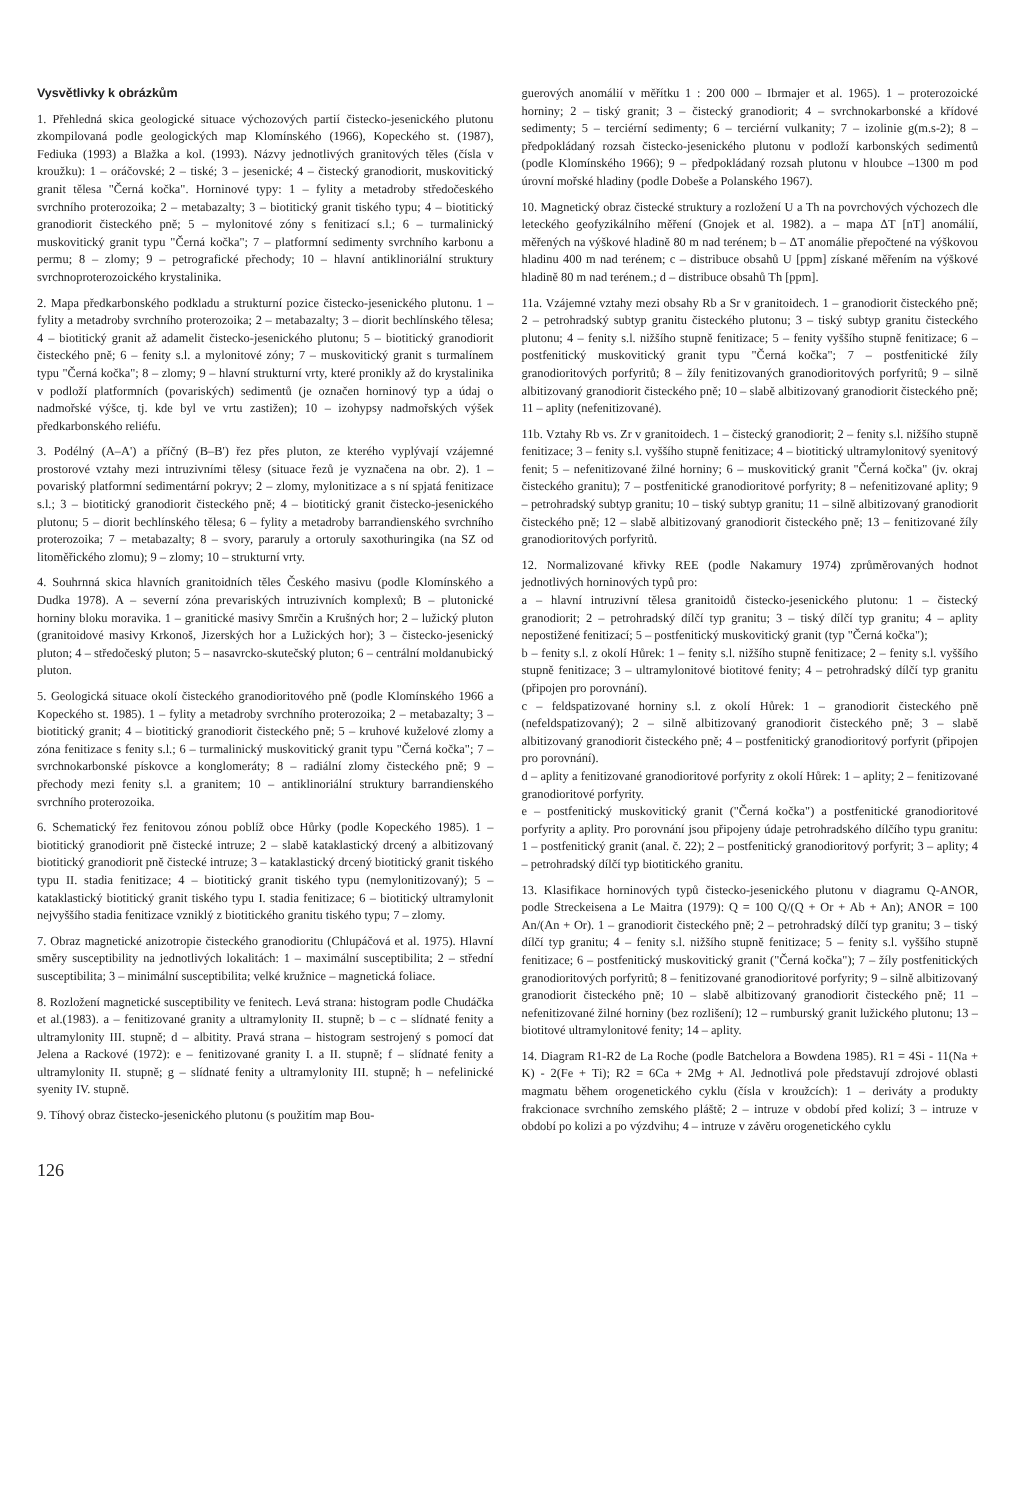Vysvětlivky k obrázkům
1. Přehledná skica geologické situace výchozových partií čistecko-jesenického plutonu zkompilovaná podle geologických map Klomínského (1966), Kopeckého st. (1987), Fediuka (1993) a Blažka a kol. (1993). Názvy jednotlivých granitových těles (čísla v kroužku): 1 – oráčovské; 2 – tiské; 3 – jesenické; 4 – čistecký granodiorit, muskovitický granit tělesa "Černá kočka". Horninové typy: 1 – fylity a metadroby středočeského svrchního proterozoika; 2 – metabazalty; 3 – biotitický granit tiského typu; 4 – biotitický granodiorit čisteckého pně; 5 – mylonitové zóny s fenitizací s.l.; 6 – turmalinický muskovitický granit typu "Černá kočka"; 7 – platformní sedimenty svrchního karbonu a permu; 8 – zlomy; 9 – petrografické přechody; 10 – hlavní antiklinoriální struktury svrchnoproterozoického krystalinika.
2. Mapa předkarbonského podkladu a strukturní pozice čistecko-jesenického plutonu. 1 – fylity a metadroby svrchního proterozoika; 2 – metabazalty; 3 – diorit bechlínského tělesa; 4 – biotitický granit až adamelit čistecko-jesenického plutonu; 5 – biotitický granodiorit čisteckého pně; 6 – fenity s.l. a mylonitové zóny; 7 – muskovitický granit s turmalínem typu "Černá kočka"; 8 – zlomy; 9 – hlavní strukturní vrty, které pronikly až do krystalinika v podloží platformních (povariských) sedimentů (je označen horninový typ a údaj o nadmořské výšce, tj. kde byl ve vrtu zastižen); 10 – izohypsy nadmořských výšek předkarbonského reliéfu.
3. Podélný (A–A') a příčný (B–B') řez přes pluton, ze kterého vyplývají vzájemné prostorové vztahy mezi intruzivními tělesy (situace řezů je vyznačena na obr. 2). 1 – povariský platformní sedimentární pokryv; 2 – zlomy, mylonitizace a s ní spjatá fenitizace s.l.; 3 – biotitický granodiorit čisteckého pně; 4 – biotitický granit čistecko-jesenického plutonu; 5 – diorit bechlínského tělesa; 6 – fylity a metadroby barrandienského svrchního proterozoika; 7 – metabazalty; 8 – svory, pararuly a ortoruly saxothuringika (na SZ od litoměřického zlomu); 9 – zlomy; 10 – strukturní vrty.
4. Souhrnná skica hlavních granitoidních těles Českého masivu (podle Klomínského a Dudka 1978). A – severní zóna prevariských intruzivních komplexů; B – plutonické horniny bloku moravika. 1 – granitické masivy Smrčin a Krušných hor; 2 – lužický pluton (granitoidové masivy Krkonoš, Jizerských hor a Lužických hor); 3 – čistecko-jesenický pluton; 4 – středočeský pluton; 5 – nasavrcko-skutečský pluton; 6 – centrální moldanubický pluton.
5. Geologická situace okolí čisteckého granodioritového pně (podle Klomínského 1966 a Kopeckého st. 1985). 1 – fylity a metadroby svrchního proterozoika; 2 – metabazalty; 3 – biotitický granit; 4 – biotitický granodiorit čisteckého pně; 5 – kruhové kuželové zlomy a zóna fenitizace s fenity s.l.; 6 – turmalinický muskovitický granit typu "Černá kočka"; 7 – svrchnokarbonské pískovce a konglomeráty; 8 – radiální zlomy čisteckého pně; 9 – přechody mezi fenity s.l. a granitem; 10 – antiklinoriální struktury barrandienského svrchního proterozoika.
6. Schematický řez fenitovou zónou poblíž obce Hůrky (podle Kopeckého 1985). 1 – biotitický granodiorit pně čistecké intruze; 2 – slabě kataklastický drcený a albitizovaný biotitický granodiorit pně čistecké intruze; 3 – kataklastický drcený biotitický granit tiského typu II. stadia fenitizace; 4 – biotitický granit tiského typu (nemylonitizovaný); 5 – kataklastický biotitický granit tiského typu I. stadia fenitizace; 6 – biotitický ultramylonit nejvyššího stadia fenitizace vzniklý z biotitického granitu tiského typu; 7 – zlomy.
7. Obraz magnetické anizotropie čisteckého granodioritu (Chlupáčová et al. 1975). Hlavní směry susceptibility na jednotlivých lokalitách: 1 – maximální susceptibilita; 2 – střední susceptibilita; 3 – minimální susceptibilita; velké kružnice – magnetická foliace.
8. Rozložení magnetické susceptibility ve fenitech. Levá strana: histogram podle Chudáčka et al.(1983). a – fenitizované granity a ultramylonity II. stupně; b – c – slídnaté fenity a ultramylonity III. stupně; d – albitity. Pravá strana – histogram sestrojený s pomocí dat Jelena a Rackové (1972): e – fenitizované granity I. a II. stupně; f – slídnaté fenity a ultramylonity II. stupně; g – slídnaté fenity a ultramylonity III. stupně; h – nefelinické syenity IV. stupně.
9. Tíhový obraz čistecko-jesenického plutonu (s použitím map Bou-
guerových anomálií v měřítku 1 : 200 000 – Ibrmajer et al. 1965). 1 – proterozoické horniny; 2 – tiský granit; 3 – čistecký granodiorit; 4 – svrchnokarbonské a křídové sedimenty; 5 – terciérní sedimenty; 6 – terciérní vulkanity; 7 – izolinie g(m.s-2); 8 – předpokládaný rozsah čistecko-jesenického plutonu v podloží karbonských sedimentů (podle Klomínského 1966); 9 – předpokládaný rozsah plutonu v hloubce –1300 m pod úrovní mořské hladiny (podle Dobeše a Polanského 1967).
10. Magnetický obraz čistecké struktury a rozložení U a Th na povrchových výchozech dle leteckého geofyzikálního měření (Gnojek et al. 1982). a – mapa ΔT [nT] anomálií, měřených na výškové hladině 80 m nad terénem; b – ΔT anomálie přepočtené na výškovou hladinu 400 m nad terénem; c – distribuce obsahů U [ppm] získané měřením na výškové hladině 80 m nad terénem.; d – distribuce obsahů Th [ppm].
11a. Vzájemné vztahy mezi obsahy Rb a Sr v granitoidech. 1 – granodiorit čisteckého pně; 2 – petrohradský subtyp granitu čisteckého plutonu; 3 – tiský subtyp granitu čisteckého plutonu; 4 – fenity s.l. nižšího stupně fenitizace; 5 – fenity vyššího stupně fenitizace; 6 – postfenitický muskovitický granit typu "Černá kočka"; 7 – postfenitické žíly granodioritových porfyritů; 8 – žíly fenitizovaných granodioritových porfyritů; 9 – silně albitizovaný granodiorit čisteckého pně; 10 – slabě albitizovaný granodiorit čisteckého pně; 11 – aplity (nefenitizované).
11b. Vztahy Rb vs. Zr v granitoidech. 1 – čistecký granodiorit; 2 – fenity s.l. nižšího stupně fenitizace; 3 – fenity s.l. vyššího stupně fenitizace; 4 – biotitický ultramylonitový syenitový fenit; 5 – nefenitizované žilné horniny; 6 – muskovitický granit "Černá kočka" (jv. okraj čisteckého granitu); 7 – postfenitické granodioritové porfyrity; 8 – nefenitizované aplity; 9 – petrohradský subtyp granitu; 10 – tiský subtyp granitu; 11 – silně albitizovaný granodiorit čisteckého pně; 12 – slabě albitizovaný granodiorit čisteckého pně; 13 – fenitizované žíly granodioritových porfyritů.
12. Normalizované křivky REE (podle Nakamury 1974) zprůměrovaných hodnot jednotlivých horninových typů pro:
a – hlavní intruzivní tělesa granitoidů čistecko-jesenického plutonu: 1 – čistecký granodiorit; 2 – petrohradský dílčí typ granitu; 3 – tiský dílčí typ granitu; 4 – aplity nepostižené fenitizací; 5 – postfenitický muskovitický granit (typ "Černá kočka");
b – fenity s.l. z okolí Hůrek: 1 – fenity s.l. nižšího stupně fenitizace; 2 – fenity s.l. vyššího stupně fenitizace; 3 – ultramylonitové biotitové fenity; 4 – petrohradský dílčí typ granitu (připojen pro porovnání).
c – feldspatizované horniny s.l. z okolí Hůrek: 1 – granodiorit čisteckého pně (nefeldspatizovaný); 2 – silně albitizovaný granodiorit čisteckého pně; 3 – slabě albitizovaný granodiorit čisteckého pně; 4 – postfenitický granodioritový porfyrit (připojen pro porovnání).
d – aplity a fenitizované granodioritové porfyrity z okolí Hůrek: 1 – aplity; 2 – fenitizované granodioritové porfyrity.
e – postfenitický muskovitický granit ("Černá kočka") a postfenitické granodioritové porfyrity a aplity. Pro porovnání jsou připojeny údaje petrohradského dílčího typu granitu: 1 – postfenitický granit (anal. č. 22); 2 – postfenitický granodioritový porfyrit; 3 – aplity; 4 – petrohradský dílčí typ biotitického granitu.
13. Klasifikace horninových typů čistecko-jesenického plutonu v diagramu Q-ANOR, podle Streckeisena a Le Maitra (1979): Q = 100 Q/(Q + Or + Ab + An); ANOR = 100 An/(An + Or). 1 – granodiorit čisteckého pně; 2 – petrohradský dílčí typ granitu; 3 – tiský dílčí typ granitu; 4 – fenity s.l. nižšího stupně fenitizace; 5 – fenity s.l. vyššího stupně fenitizace; 6 – postfenitický muskovitický granit ("Černá kočka"); 7 – žíly postfenitických granodioritových porfyritů; 8 – fenitizované granodioritové porfyrity; 9 – silně albitizovaný granodiorit čisteckého pně; 10 – slabě albitizovaný granodiorit čisteckého pně; 11 – nefenitizované žilné horniny (bez rozlišení); 12 – rumburský granit lužického plutonu; 13 – biotitové ultramylonitové fenity; 14 – aplity.
14. Diagram R1-R2 de La Roche (podle Batchelora a Bowdena 1985). R1 = 4Si - 11(Na + K) - 2(Fe + Ti); R2 = 6Ca + 2Mg + Al. Jednotlivá pole představují zdrojové oblasti magmatu během orogenetického cyklu (čísla v kroužcích): 1 – deriváty a produkty frakcionace svrchního zemského pláště; 2 – intruze v období před kolizí; 3 – intruze v období po kolizi a po výzdvihu; 4 – intruze v závěru orogenetického cyklu
126